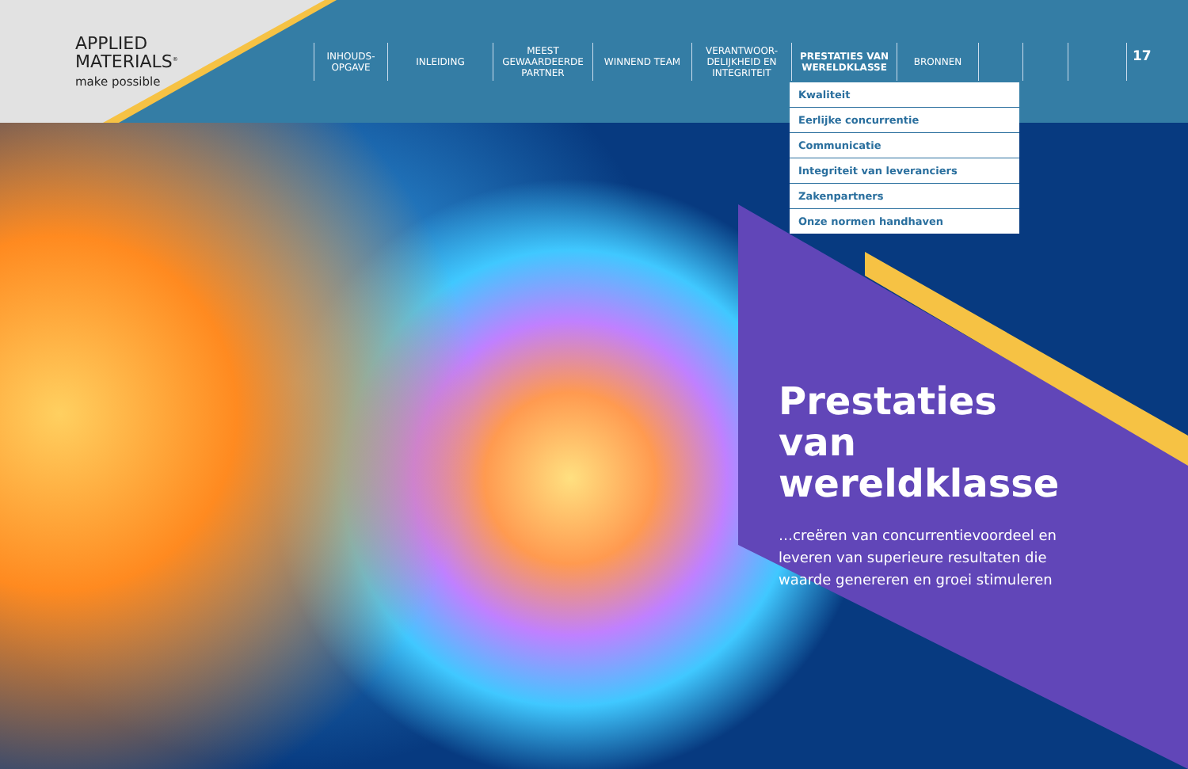APPLIED
MATERIALS<sup>®</sup>
make possible
INHOUDS-
OPGAVE
INLEIDING MEEST
GEWAARDEERDE
PARTNER
WINNEND TEAM VERANTWOOR-
DELIJKHEID EN
INTEGRITEIT
PRESTATIES VAN
WERELDKLASSE
BRONNEN
17
Kwaliteit
Eerlijke concurrentie
Communicatie
Integriteit van leveranciers
Zakenpartners
Onze normen handhaven
Prestaties van wereldklasse
…creëren van concurrentievoordeel en leveren van superieure resultaten die waarde genereren en groei stimuleren